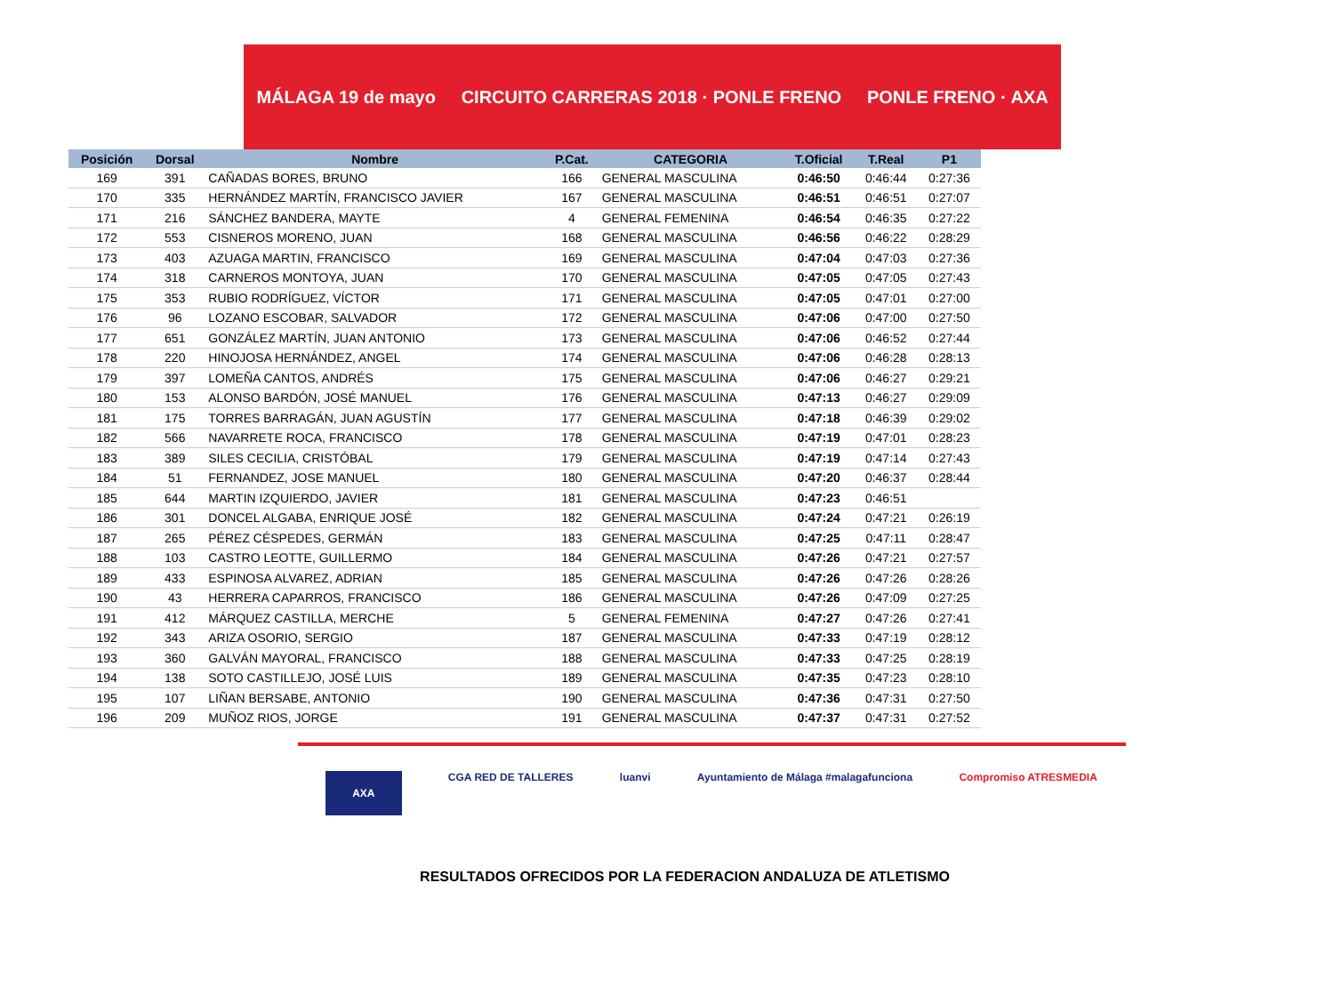MÁLAGA 19 de mayo CIRCUITO CARRERAS 2018 · PONLE FRENO PONLE FRENO · AXA
| Posición | Dorsal | Nombre | P.Cat. | CATEGORIA | T.Oficial | T.Real | P1 |
| --- | --- | --- | --- | --- | --- | --- | --- |
| 169 | 391 | CAÑADAS BORES, BRUNO | 166 | GENERAL MASCULINA | 0:46:50 | 0:46:44 | 0:27:36 |
| 170 | 335 | HERNÁNDEZ MARTÍN, FRANCISCO JAVIER | 167 | GENERAL MASCULINA | 0:46:51 | 0:46:51 | 0:27:07 |
| 171 | 216 | SÁNCHEZ BANDERA, MAYTE | 4 | GENERAL FEMENINA | 0:46:54 | 0:46:35 | 0:27:22 |
| 172 | 553 | CISNEROS MORENO, JUAN | 168 | GENERAL MASCULINA | 0:46:56 | 0:46:22 | 0:28:29 |
| 173 | 403 | AZUAGA MARTIN, FRANCISCO | 169 | GENERAL MASCULINA | 0:47:04 | 0:47:03 | 0:27:36 |
| 174 | 318 | CARNEROS MONTOYA, JUAN | 170 | GENERAL MASCULINA | 0:47:05 | 0:47:05 | 0:27:43 |
| 175 | 353 | RUBIO RODRÍGUEZ, VÍCTOR | 171 | GENERAL MASCULINA | 0:47:05 | 0:47:01 | 0:27:00 |
| 176 | 96 | LOZANO ESCOBAR, SALVADOR | 172 | GENERAL MASCULINA | 0:47:06 | 0:47:00 | 0:27:50 |
| 177 | 651 | GONZÁLEZ MARTÍN, JUAN ANTONIO | 173 | GENERAL MASCULINA | 0:47:06 | 0:46:52 | 0:27:44 |
| 178 | 220 | HINOJOSA HERNÁNDEZ, ANGEL | 174 | GENERAL MASCULINA | 0:47:06 | 0:46:28 | 0:28:13 |
| 179 | 397 | LOMEÑA CANTOS, ANDRÉS | 175 | GENERAL MASCULINA | 0:47:06 | 0:46:27 | 0:29:21 |
| 180 | 153 | ALONSO BARDÓN, JOSÉ MANUEL | 176 | GENERAL MASCULINA | 0:47:13 | 0:46:27 | 0:29:09 |
| 181 | 175 | TORRES BARRAGÁN, JUAN AGUSTÍN | 177 | GENERAL MASCULINA | 0:47:18 | 0:46:39 | 0:29:02 |
| 182 | 566 | NAVARRETE ROCA, FRANCISCO | 178 | GENERAL MASCULINA | 0:47:19 | 0:47:01 | 0:28:23 |
| 183 | 389 | SILES CECILIA, CRISTÓBAL | 179 | GENERAL MASCULINA | 0:47:19 | 0:47:14 | 0:27:43 |
| 184 | 51 | FERNANDEZ, JOSE MANUEL | 180 | GENERAL MASCULINA | 0:47:20 | 0:46:37 | 0:28:44 |
| 185 | 644 | MARTIN IZQUIERDO, JAVIER | 181 | GENERAL MASCULINA | 0:47:23 | 0:46:51 | |
| 186 | 301 | DONCEL ALGABA, ENRIQUE JOSÉ | 182 | GENERAL MASCULINA | 0:47:24 | 0:47:21 | 0:26:19 |
| 187 | 265 | PÉREZ CÉSPEDES, GERMÁN | 183 | GENERAL MASCULINA | 0:47:25 | 0:47:11 | 0:28:47 |
| 188 | 103 | CASTRO LEOTTE, GUILLERMO | 184 | GENERAL MASCULINA | 0:47:26 | 0:47:21 | 0:27:57 |
| 189 | 433 | ESPINOSA ALVAREZ, ADRIAN | 185 | GENERAL MASCULINA | 0:47:26 | 0:47:26 | 0:28:26 |
| 190 | 43 | HERRERA CAPARROS, FRANCISCO | 186 | GENERAL MASCULINA | 0:47:26 | 0:47:09 | 0:27:25 |
| 191 | 412 | MÁRQUEZ CASTILLA, MERCHE | 5 | GENERAL FEMENINA | 0:47:27 | 0:47:26 | 0:27:41 |
| 192 | 343 | ARIZA OSORIO, SERGIO | 187 | GENERAL MASCULINA | 0:47:33 | 0:47:19 | 0:28:12 |
| 193 | 360 | GALVÁN MAYORAL, FRANCISCO | 188 | GENERAL MASCULINA | 0:47:33 | 0:47:25 | 0:28:19 |
| 194 | 138 | SOTO CASTILLEJO, JOSÉ LUIS | 189 | GENERAL MASCULINA | 0:47:35 | 0:47:23 | 0:28:10 |
| 195 | 107 | LIÑAN BERSABE, ANTONIO | 190 | GENERAL MASCULINA | 0:47:36 | 0:47:31 | 0:27:50 |
| 196 | 209 | MUÑOZ RIOS, JORGE | 191 | GENERAL MASCULINA | 0:47:37 | 0:47:31 | 0:27:52 |
AXA CGA RED DE TALLERES luanvi Ayuntamiento de Málaga #malagafunciona Compromiso ATRESMEDIA
RESULTADOS OFRECIDOS POR LA FEDERACION ANDALUZA DE ATLETISMO